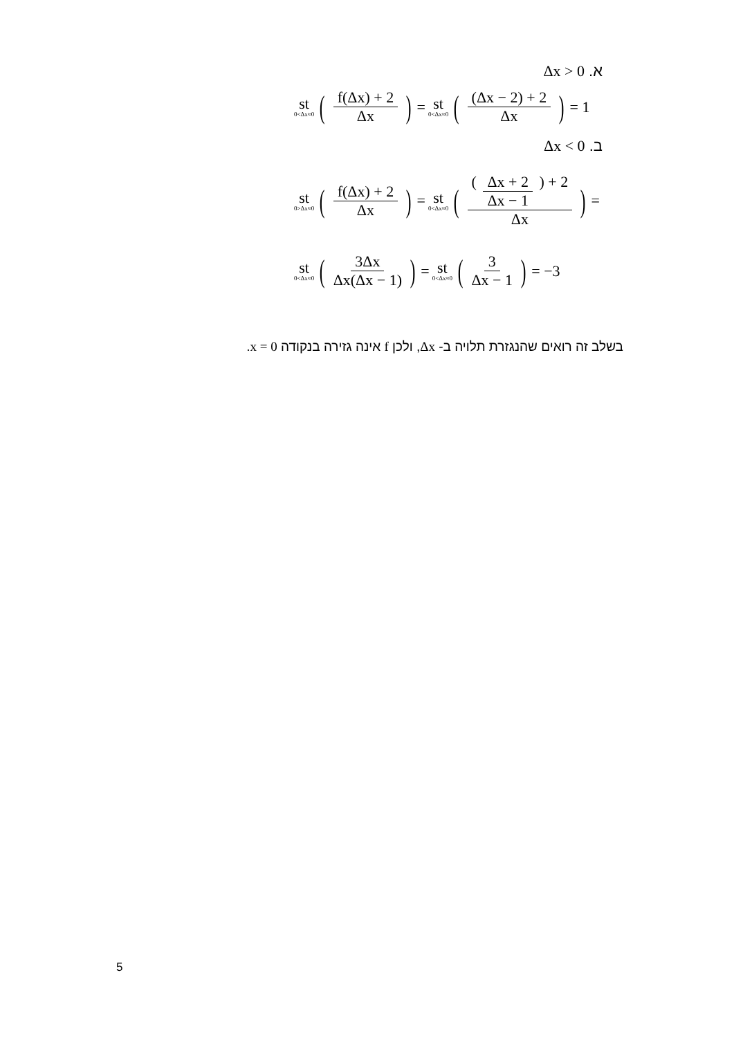א. Δx > 0
st 0<Δx≈0 (f(Δx) + 2 Δx) = st 0<Δx≈0 ((Δx − 2) + 2 Δx) = 1
ב. Δx < 0
st 0>Δx≈0 (f(Δx) + 2 Δx) = st 0<Δx≈0 (( Δx + 2 Δx − 1 ) + 2 Δx) =
st 0<Δx≈0 (3Δx Δx(Δx − 1)) = st 0<Δx≈0 (3 Δx − 1) = −3
בשלב זה רואים שהנגזרת תלויה ב- Δx, ולכן f אינה גזירה בנקודה x = 0.
5